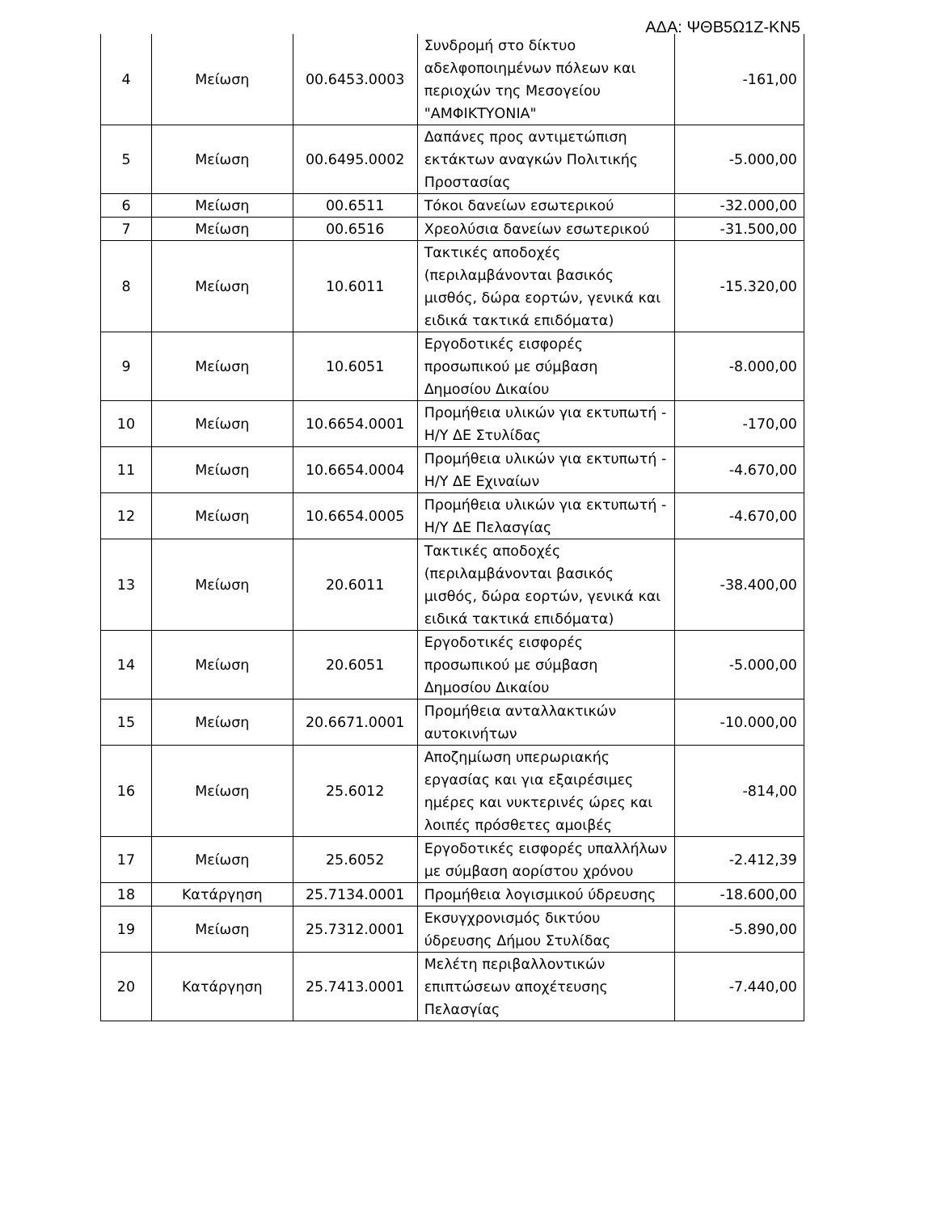ΑΔΑ: ΨΘΒ5Ω1Ζ-ΚΝ5
| 4 | Μείωση | 00.6453.0003 | Συνδρομή στο δίκτυο αδελφοποιημένων πόλεων και περιοχών της Μεσογείου "ΑΜΦΙΚΤΥΟΝΙΑ" | -161,00 |
| 5 | Μείωση | 00.6495.0002 | Δαπάνες προς αντιμετώπιση εκτάκτων αναγκών Πολιτικής Προστασίας | -5.000,00 |
| 6 | Μείωση | 00.6511 | Τόκοι δανείων εσωτερικού | -32.000,00 |
| 7 | Μείωση | 00.6516 | Χρεολύσια δανείων εσωτερικού | -31.500,00 |
| 8 | Μείωση | 10.6011 | Τακτικές αποδοχές (περιλαμβάνονται βασικός μισθός, δώρα εορτών, γενικά και ειδικά τακτικά επιδόματα) | -15.320,00 |
| 9 | Μείωση | 10.6051 | Εργοδοτικές εισφορές προσωπικού με σύμβαση Δημοσίου Δικαίου | -8.000,00 |
| 10 | Μείωση | 10.6654.0001 | Προμήθεια υλικών για εκτυπωτή - Η/Υ ΔΕ Στυλίδας | -170,00 |
| 11 | Μείωση | 10.6654.0004 | Προμήθεια υλικών για εκτυπωτή - Η/Υ ΔΕ Εχιναίων | -4.670,00 |
| 12 | Μείωση | 10.6654.0005 | Προμήθεια υλικών για εκτυπωτή - Η/Υ ΔΕ Πελασγίας | -4.670,00 |
| 13 | Μείωση | 20.6011 | Τακτικές αποδοχές (περιλαμβάνονται βασικός μισθός, δώρα εορτών, γενικά και ειδικά τακτικά επιδόματα) | -38.400,00 |
| 14 | Μείωση | 20.6051 | Εργοδοτικές εισφορές προσωπικού με σύμβαση Δημοσίου Δικαίου | -5.000,00 |
| 15 | Μείωση | 20.6671.0001 | Προμήθεια ανταλλακτικών αυτοκινήτων | -10.000,00 |
| 16 | Μείωση | 25.6012 | Αποζημίωση υπερωριακής εργασίας και για εξαιρέσιμες ημέρες και νυκτερινές ώρες και λοιπές πρόσθετες αμοιβές | -814,00 |
| 17 | Μείωση | 25.6052 | Εργοδοτικές εισφορές υπαλλήλων με σύμβαση αορίστου χρόνου | -2.412,39 |
| 18 | Κατάργηση | 25.7134.0001 | Προμήθεια λογισμικού ύδρευσης | -18.600,00 |
| 19 | Μείωση | 25.7312.0001 | Εκσυγχρονισμός δικτύου ύδρευσης Δήμου Στυλίδας | -5.890,00 |
| 20 | Κατάργηση | 25.7413.0001 | Μελέτη περιβαλλοντικών επιπτώσεων αποχέτευσης Πελασγίας | -7.440,00 |